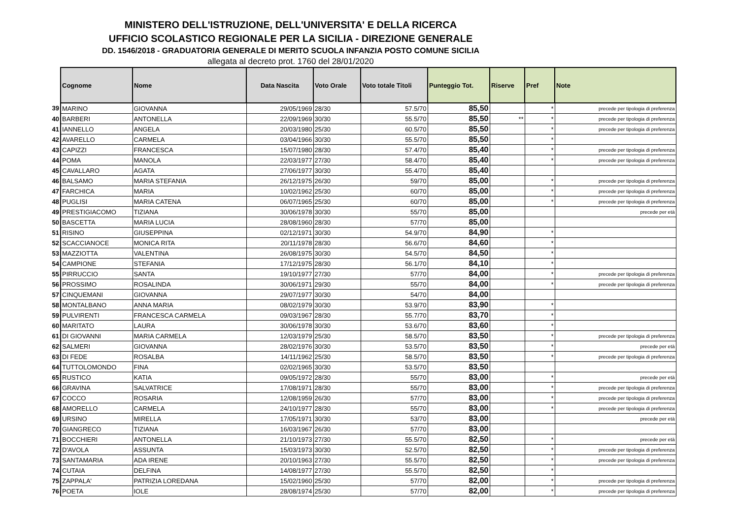MINISTERO DELL'ISTRUZIONE, DELL'UNIVERSITA' E DELLA RICERCA
UFFICIO SCOLASTICO REGIONALE PER LA SICILIA - DIREZIONE GENERALE
DD. 1546/2018 - GRADUATORIA GENERALE DI MERITO SCUOLA INFANZIA POSTO COMUNE SICILIA
allegata al decreto prot. 1760 del 28/01/2020
| | Cognome | Nome | Data Nascita | Voto Orale | Voto totale Titoli | Punteggio Tot. | Riserve | Pref | Note |
| 39 | MARINO | GIOVANNA | 29/05/1969 | 28/30 | 57.5/70 | 85,50 | | * | precede per tipologia di preferenza |
| 40 | BARBERI | ANTONELLA | 22/09/1969 | 30/30 | 55.5/70 | 85,50 | ** | * | precede per tipologia di preferenza |
| 41 | IANNELLO | ANGELA | 20/03/1980 | 25/30 | 60.5/70 | 85,50 | | * | precede per tipologia di preferenza |
| 42 | AVARELLO | CARMELA | 03/04/1966 | 30/30 | 55.5/70 | 85,50 | | * | |
| 43 | CAPIZZI | FRANCESCA | 15/07/1980 | 28/30 | 57.4/70 | 85,40 | | * | precede per tipologia di preferenza |
| 44 | POMA | MANOLA | 22/03/1977 | 27/30 | 58.4/70 | 85,40 | | * | precede per tipologia di preferenza |
| 45 | CAVALLARO | AGATA | 27/06/1977 | 30/30 | 55.4/70 | 85,40 | | | |
| 46 | BALSAMO | MARIA STEFANIA | 26/12/1975 | 26/30 | 59/70 | 85,00 | | * | precede per tipologia di preferenza |
| 47 | FARCHICA | MARIA | 10/02/1962 | 25/30 | 60/70 | 85,00 | | * | precede per tipologia di preferenza |
| 48 | PUGLISI | MARIA CATENA | 06/07/1965 | 25/30 | 60/70 | 85,00 | | * | precede per tipologia di preferenza |
| 49 | PRESTIGIACOMO | TIZIANA | 30/06/1978 | 30/30 | 55/70 | 85,00 | | | precede per età |
| 50 | BASCETTA | MARIA LUCIA | 28/08/1960 | 28/30 | 57/70 | 85,00 | | | |
| 51 | RISINO | GIUSEPPINA | 02/12/1971 | 30/30 | 54.9/70 | 84,90 | | * | |
| 52 | SCACCIANOCE | MONICA RITA | 20/11/1978 | 28/30 | 56.6/70 | 84,60 | | * | |
| 53 | MAZZIOTTA | VALENTINA | 26/08/1975 | 30/30 | 54.5/70 | 84,50 | | * | |
| 54 | CAMPIONE | STEFANIA | 17/12/1975 | 28/30 | 56.1/70 | 84,10 | | * | |
| 55 | PIRRUCCIO | SANTA | 19/10/1977 | 27/30 | 57/70 | 84,00 | | * | precede per tipologia di preferenza |
| 56 | PROSSIMO | ROSALINDA | 30/06/1971 | 29/30 | 55/70 | 84,00 | | * | precede per tipologia di preferenza |
| 57 | CINQUEMANI | GIOVANNA | 29/07/1977 | 30/30 | 54/70 | 84,00 | | | |
| 58 | MONTALBANO | ANNA MARIA | 08/02/1979 | 30/30 | 53.9/70 | 83,90 | | * | |
| 59 | PULVIRENTI | FRANCESCA CARMELA | 09/03/1967 | 28/30 | 55.7/70 | 83,70 | | * | |
| 60 | MARITATO | LAURA | 30/06/1978 | 30/30 | 53.6/70 | 83,60 | | * | |
| 61 | DI GIOVANNI | MARIA CARMELA | 12/03/1979 | 25/30 | 58.5/70 | 83,50 | | * | precede per tipologia di preferenza |
| 62 | SALMERI | GIOVANNA | 28/02/1976 | 30/30 | 53.5/70 | 83,50 | | * | precede per età |
| 63 | DI FEDE | ROSALBA | 14/11/1962 | 25/30 | 58.5/70 | 83,50 | | * | precede per tipologia di preferenza |
| 64 | TUTTOLOMONDO | FINA | 02/02/1965 | 30/30 | 53.5/70 | 83,50 | | | |
| 65 | RUSTICO | KATIA | 09/05/1972 | 28/30 | 55/70 | 83,00 | | * | precede per età |
| 66 | GRAVINA | SALVATRICE | 17/08/1971 | 28/30 | 55/70 | 83,00 | | * | precede per tipologia di preferenza |
| 67 | COCCO | ROSARIA | 12/08/1959 | 26/30 | 57/70 | 83,00 | | * | precede per tipologia di preferenza |
| 68 | AMORELLO | CARMELA | 24/10/1977 | 28/30 | 55/70 | 83,00 | | * | precede per tipologia di preferenza |
| 69 | URSINO | MIRELLA | 17/05/1971 | 30/30 | 53/70 | 83,00 | | | precede per età |
| 70 | GIANGRECO | TIZIANA | 16/03/1967 | 26/30 | 57/70 | 83,00 | | | |
| 71 | BOCCHIERI | ANTONELLA | 21/10/1973 | 27/30 | 55.5/70 | 82,50 | | * | precede per età |
| 72 | D'AVOLA | ASSUNTA | 15/03/1973 | 30/30 | 52.5/70 | 82,50 | | * | precede per tipologia di preferenza |
| 73 | SANTAMARIA | ADA IRENE | 20/10/1963 | 27/30 | 55.5/70 | 82,50 | | * | precede per tipologia di preferenza |
| 74 | CUTAIA | DELFINA | 14/08/1977 | 27/30 | 55.5/70 | 82,50 | | * | |
| 75 | ZAPPALA' | PATRIZIA LOREDANA | 15/02/1960 | 25/30 | 57/70 | 82,00 | | * | precede per tipologia di preferenza |
| 76 | POETA | IOLE | 28/08/1974 | 25/30 | 57/70 | 82,00 | | * | precede per tipologia di preferenza |